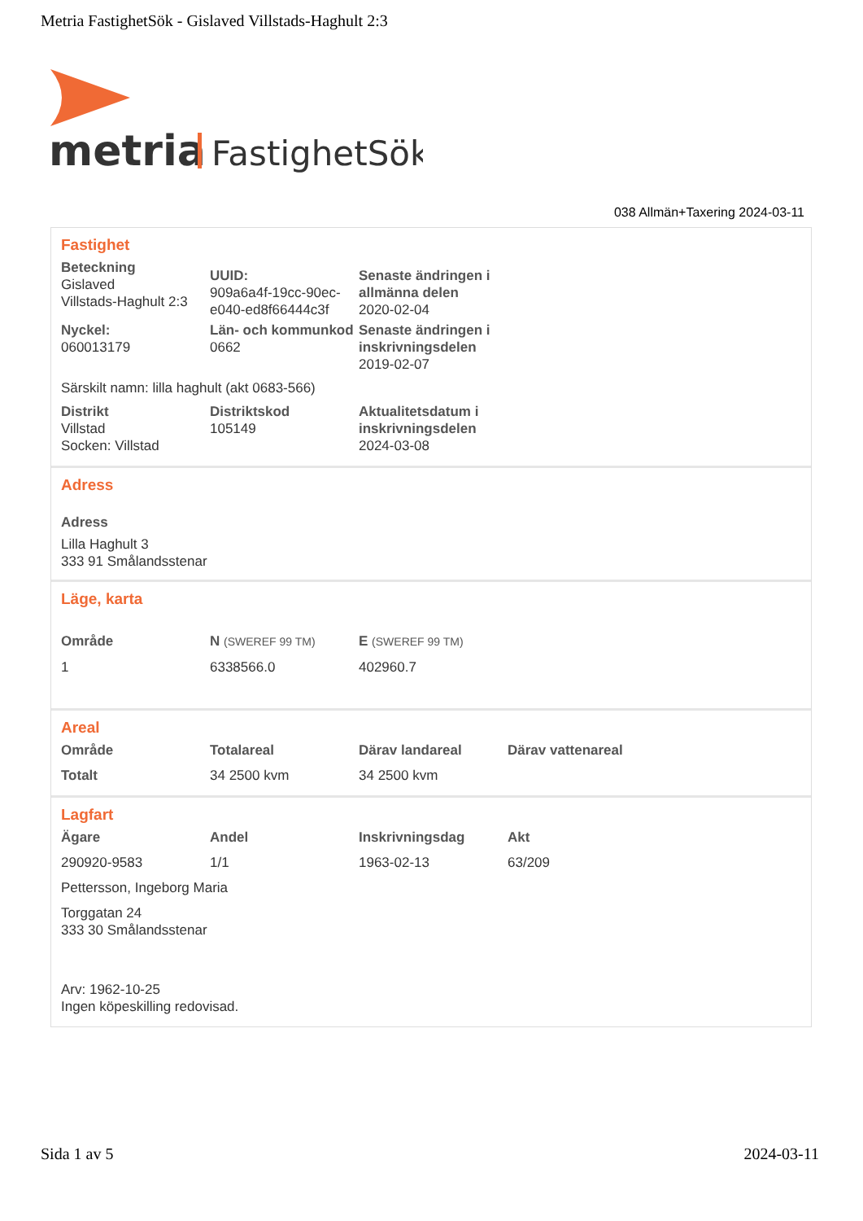Metria FastighetSök - Gislaved Villstads-Haghult 2:3
metria
FastighetSök
038 Allmän+Taxering 2024-03-11
Fastighet
| Beteckning Gislaved Villstads-Haghult 2:3 | UUID: 909a6a4f-19cc-90ec-e040-ed8f66444c3f | Senaste ändringen i allmänna delen 2020-02-04 |
| Nyckel: 060013179 | Län- och kommunkod 0662 | Senaste ändringen i inskrivningsdelen 2019-02-07 |
| Särskilt namn: lilla haghult (akt 0683-566) | | |
| Distrikt Villstad Socken: Villstad | Distriktskod 105149 | Aktualitetsdatum i inskrivningsdelen 2024-03-08 |
Adress
Adress
Lilla Haghult 3
333 91 Smålandsstenar
Läge, karta
| Område | N (SWEREF 99 TM) | E (SWEREF 99 TM) |
| 1 | 6338566.0 | 402960.7 |
Areal
| Område | Totalareal | Därav landareal | Därav vattenareal |
| Totalt | 34 2500 kvm | 34 2500 kvm | |
Lagfart
| Ägare | Andel | Inskrivningsdag | Akt |
| 290920-9583 | 1/1 | 1963-02-13 | 63/209 |
| Pettersson, Ingeborg Maria | | | |
| Torggatan 24 333 30 Smålandsstenar | | | |
| Arv: 1962-10-25 Ingen köpeskilling redovisad. | | | |
Sida 1 av 5 2024-03-11